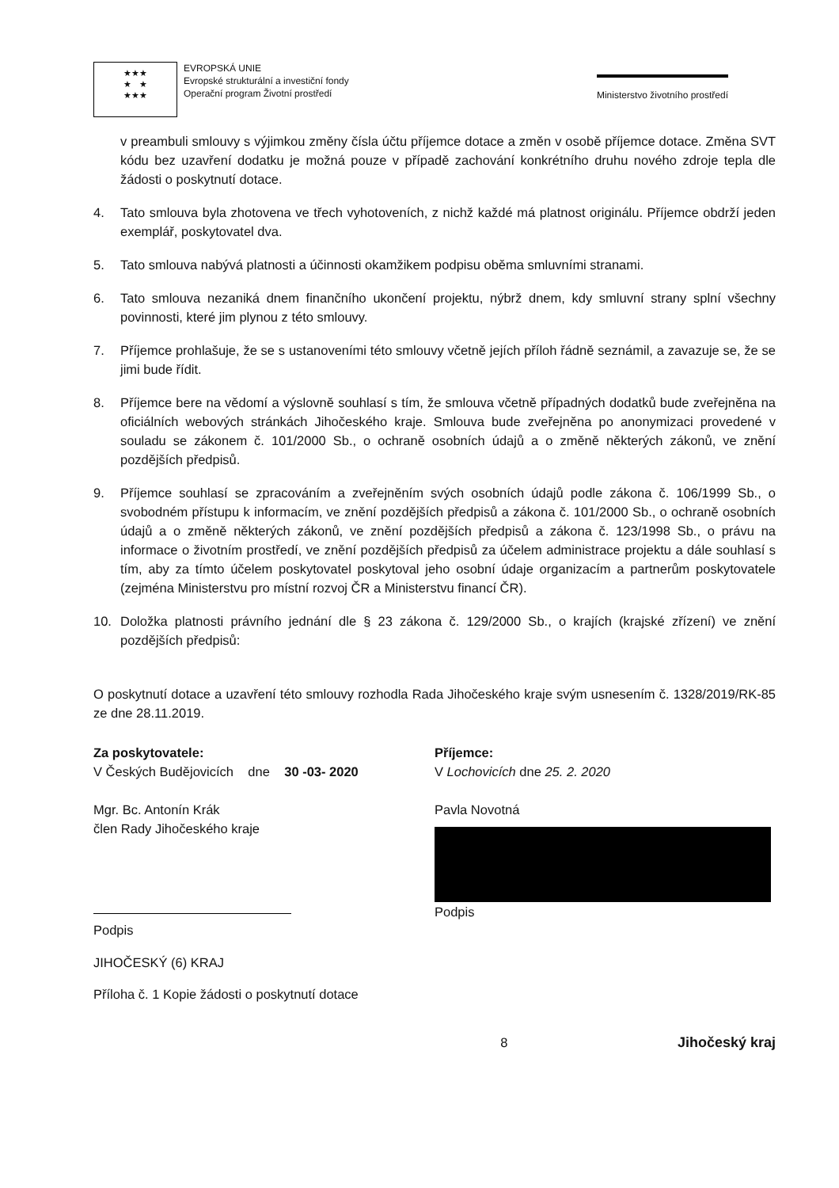★★★
★ ★
★★★
EVROPSKÁ UNIE
Evropské strukturální a investiční fondy
Operační program Životní prostředí
Ministerstvo životního prostředí
v preambuli smlouvy s výjimkou změny čísla účtu příjemce dotace a změn v osobě příjemce dotace. Změna SVT kódu bez uzavření dodatku je možná pouze v případě zachování konkrétního druhu nového zdroje tepla dle žádosti o poskytnutí dotace.
4. Tato smlouva byla zhotovena ve třech vyhotoveních, z nichž každé má platnost originálu. Příjemce obdrží jeden exemplář, poskytovatel dva.
5. Tato smlouva nabývá platnosti a účinnosti okamžikem podpisu oběma smluvními stranami.
6. Tato smlouva nezaniká dnem finančního ukončení projektu, nýbrž dnem, kdy smluvní strany splní všechny povinnosti, které jim plynou z této smlouvy.
7. Příjemce prohlašuje, že se s ustanoveními této smlouvy včetně jejích příloh řádně seznámil, a zavazuje se, že se jimi bude řídit.
8. Příjemce bere na vědomí a výslovně souhlasí s tím, že smlouva včetně případných dodatků bude zveřejněna na oficiálních webových stránkách Jihočeského kraje. Smlouva bude zveřejněna po anonymizaci provedené v souladu se zákonem č. 101/2000 Sb., o ochraně osobních údajů a o změně některých zákonů, ve znění pozdějších předpisů.
9. Příjemce souhlasí se zpracováním a zveřejněním svých osobních údajů podle zákona č. 106/1999 Sb., o svobodném přístupu k informacím, ve znění pozdějších předpisů a zákona č. 101/2000 Sb., o ochraně osobních údajů a o změně některých zákonů, ve znění pozdějších předpisů a zákona č. 123/1998 Sb., o právu na informace o životním prostředí, ve znění pozdějších předpisů za účelem administrace projektu a dále souhlasí s tím, aby za tímto účelem poskytovatel poskytoval jeho osobní údaje organizacím a partnerům poskytovatele (zejména Ministerstvu pro místní rozvoj ČR a Ministerstvu financí ČR).
10. Doložka platnosti právního jednání dle § 23 zákona č. 129/2000 Sb., o krajích (krajské zřízení) ve znění pozdějších předpisů:
O poskytnutí dotace a uzavření této smlouvy rozhodla Rada Jihočeského kraje svým usnesením č. 1328/2019/RK-85 ze dne 28.11.2019.
Za poskytovatele:
V Českých Budějovicích dne 30 -03- 2020
Mgr. Bc. Antonín Krák
člen Rady Jihočeského kraje
Podpis
JIHOČESKÝ (6) KRAJ
Příloha č. 1 Kopie žádosti o poskytnutí dotace
Příjemce:
V Lochovicích dne 25. 2. 2020
Pavla Novotná
Podpis
8 Jihočeský kraj